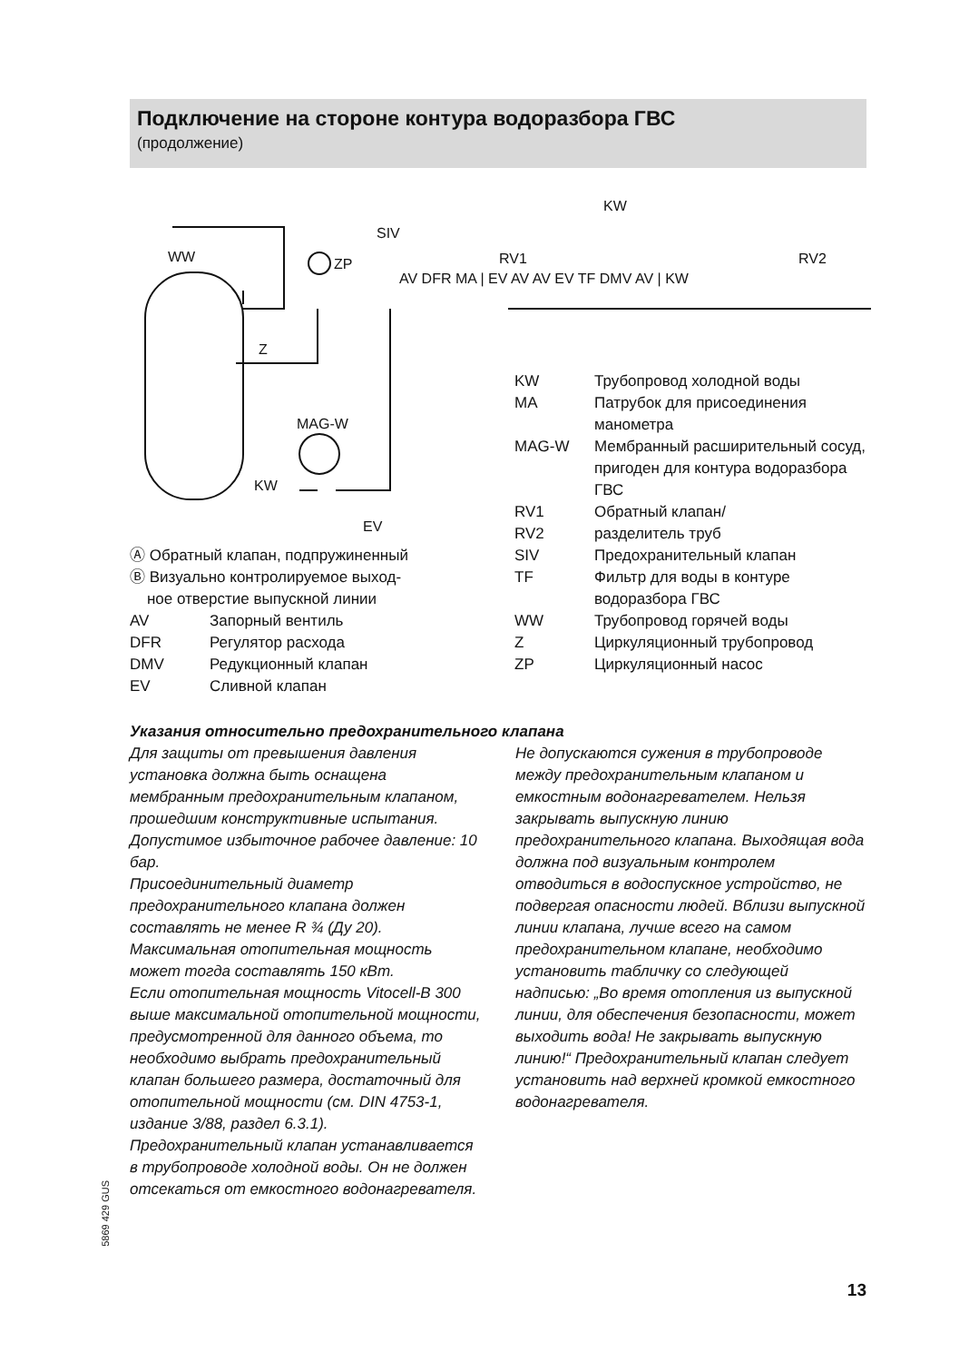Подключение на стороне контура водоразбора ГВС
(продолжение)
WW
ZP
SIV
KW
KW
Z
MAG-W
EV
AV DFR MA | EV AV AV EV TF DMV AV | KW
RV1
RV2
| Ⓐ Обратный клапан, подпружиненный | |
| Ⓑ Визуально контролируемое выход- ное отверстие выпускной линии | |
| AV | Запорный вентиль |
| DFR | Регулятор расхода |
| DMV | Редукционный клапан |
| EV | Сливной клапан |
| KW | Трубопровод холодной воды |
| MA | Патрубок для присоединения манометра |
| MAG-W | Мембранный расширительный сосуд, пригоден для контура водоразбора ГВС |
| RV1 RV2 | Обратный клапан/ разделитель труб |
| SIV | Предохранительный клапан |
| TF | Фильтр для воды в контуре водоразбора ГВС |
| WW | Трубопровод горячей воды |
| Z | Циркуляционный трубопровод |
| ZP | Циркуляционный насос |
Указания относительно предохранительного клапана
Для защиты от превышения давления установка должна быть оснащена мембранным предохранительным клапаном, прошедшим конструктивные испытания. Допустимое избыточное рабочее давление: 10 бар.
Присоединительный диаметр предохранительного клапана должен составлять не менее R ¾ (Ду 20).
Максимальная отопительная мощность может тогда составлять 150 кВт.
Если отопительная мощность Vitocell-B 300 выше максимальной отопительной мощности, предусмотренной для данного объема, то необходимо выбрать предохранительный клапан большего размера, достаточный для отопительной мощности (см. DIN 4753-1, издание 3/88, раздел 6.3.1).
Предохранительный клапан устанавливается в трубопроводе холодной воды. Он не должен отсекаться от емкостного водонагревателя.
Не допускаются сужения в трубопроводе между предохранительным клапаном и емкостным водонагревателем. Нельзя закрывать выпускную линию предохранительного клапана. Выходящая вода должна под визуальным контролем отводиться в водоспускное устройство, не подвергая опасности людей. Вблизи выпускной линии клапана, лучше всего на самом предохранительном клапане, необходимо установить табличку со следующей надписью: „Во время отопления из выпускной линии, для обеспечения безопасности, может выходить вода! Не закрывать выпускную линию!“ Предохранительный клапан следует установить над верхней кромкой емкостного водонагревателя.
5869 429 GUS
13